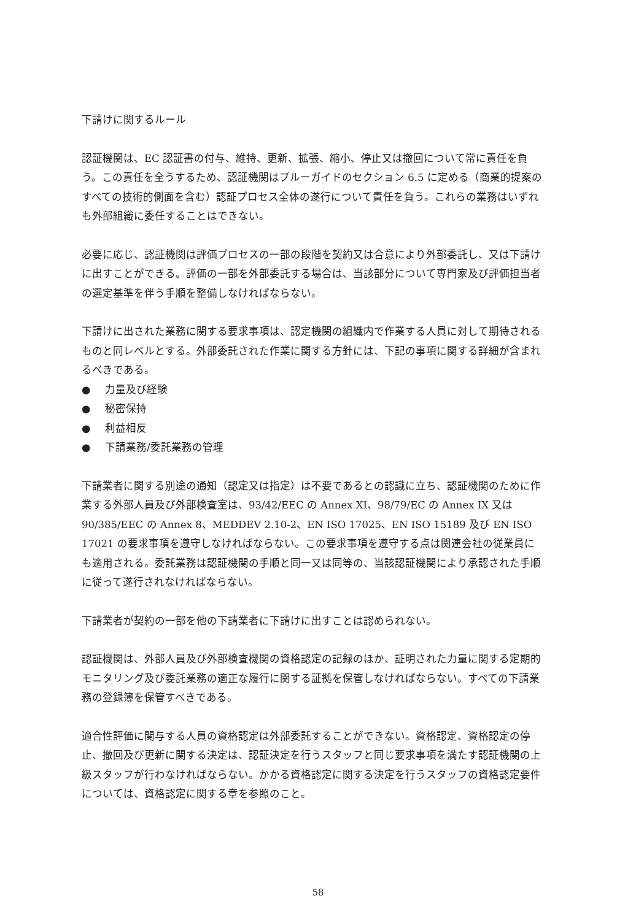下請けに関するルール
認証機関は、EC 認証書の付与、維持、更新、拡張、縮小、停止又は撤回について常に責任を負う。この責任を全うするため、認証機関はブルーガイドのセクション 6.5 に定める（商業的提案のすべての技術的側面を含む）認証プロセス全体の遂行について責任を負う。これらの業務はいずれも外部組織に委任することはできない。
必要に応じ、認証機関は評価プロセスの一部の段階を契約又は合意により外部委託し、又は下請けに出すことができる。評価の一部を外部委託する場合は、当該部分について専門家及び評価担当者の選定基準を伴う手順を整備しなければならない。
下請けに出された業務に関する要求事項は、認定機関の組織内で作業する人員に対して期待されるものと同レベルとする。外部委託された作業に関する方針には、下記の事項に関する詳細が含まれるべきである。
● 力量及び経験
● 秘密保持
● 利益相反
● 下請業務/委託業務の管理
下請業者に関する別途の通知（認定又は指定）は不要であるとの認識に立ち、認証機関のために作業する外部人員及び外部検査室は、93/42/EEC の Annex XI、98/79/EC の Annex IX 又は 90/385/EEC の Annex 8、MEDDEV 2.10-2、EN ISO 17025、EN ISO 15189 及び EN ISO 17021 の要求事項を遵守しなければならない。この要求事項を遵守する点は関連会社の従業員にも適用される。委託業務は認証機関の手順と同一又は同等の、当該認証機関により承認された手順に従って遂行されなければならない。
下請業者が契約の一部を他の下請業者に下請けに出すことは認められない。
認証機関は、外部人員及び外部検査機関の資格認定の記録のほか、証明された力量に関する定期的モニタリング及び委託業務の適正な履行に関する証拠を保管しなければならない。すべての下請業務の登録簿を保管すべきである。
適合性評価に関与する人員の資格認定は外部委託することができない。資格認定、資格認定の停止、撤回及び更新に関する決定は、認証決定を行うスタッフと同じ要求事項を満たす認証機関の上級スタッフが行わなければならない。かかる資格認定に関する決定を行うスタッフの資格認定要件については、資格認定に関する章を参照のこと。
58